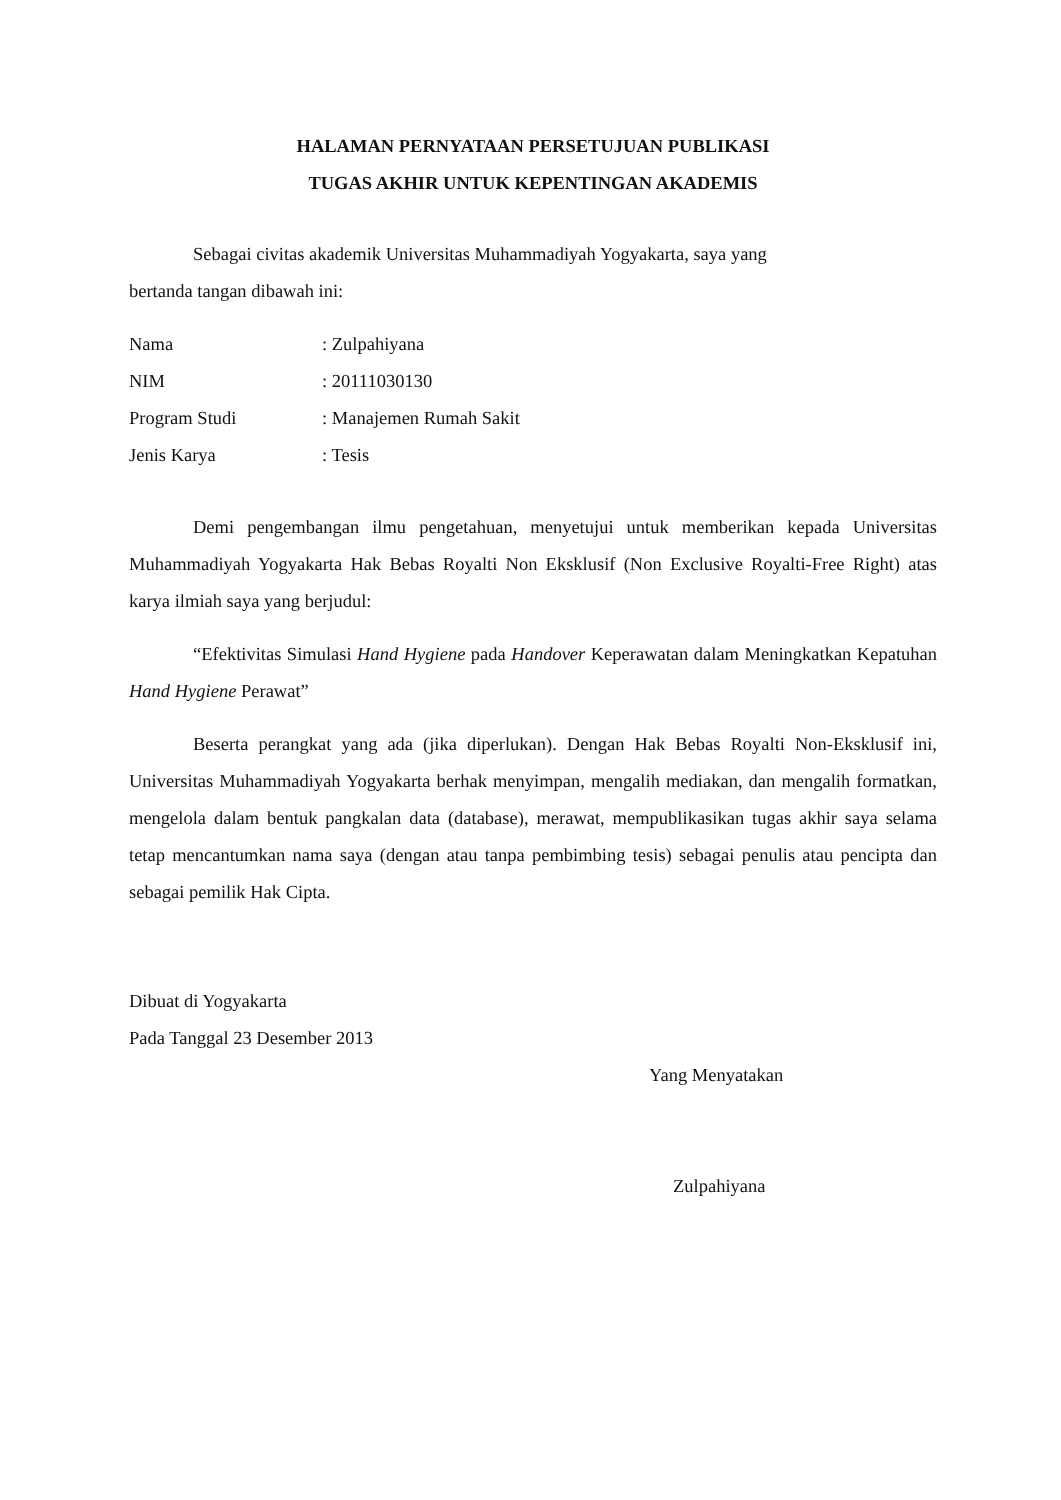HALAMAN PERNYATAAN PERSETUJUAN PUBLIKASI
TUGAS AKHIR UNTUK KEPENTINGAN AKADEMIS
Sebagai civitas akademik Universitas Muhammadiyah Yogyakarta, saya yang
bertanda tangan dibawah ini:
Nama: Zulpahiyana
NIM: 20111030130
Program Studi: Manajemen Rumah Sakit
Jenis Karya: Tesis
Demi pengembangan ilmu pengetahuan, menyetujui untuk memberikan kepada Universitas Muhammadiyah Yogyakarta Hak Bebas Royalti Non Eksklusif (Non Exclusive Royalti-Free Right) atas karya ilmiah saya yang berjudul:
“Efektivitas Simulasi Hand Hygiene pada Handover Keperawatan dalam Meningkatkan Kepatuhan Hand Hygiene Perawat”
Beserta perangkat yang ada (jika diperlukan). Dengan Hak Bebas Royalti Non-Eksklusif ini, Universitas Muhammadiyah Yogyakarta berhak menyimpan, mengalih mediakan, dan mengalih formatkan, mengelola dalam bentuk pangkalan data (database), merawat, mempublikasikan tugas akhir saya selama tetap mencantumkan nama saya (dengan atau tanpa pembimbing tesis) sebagai penulis atau pencipta dan sebagai pemilik Hak Cipta.
Dibuat di Yogyakarta
Pada Tanggal 23 Desember 2013
Yang Menyatakan
Zulpahiyana